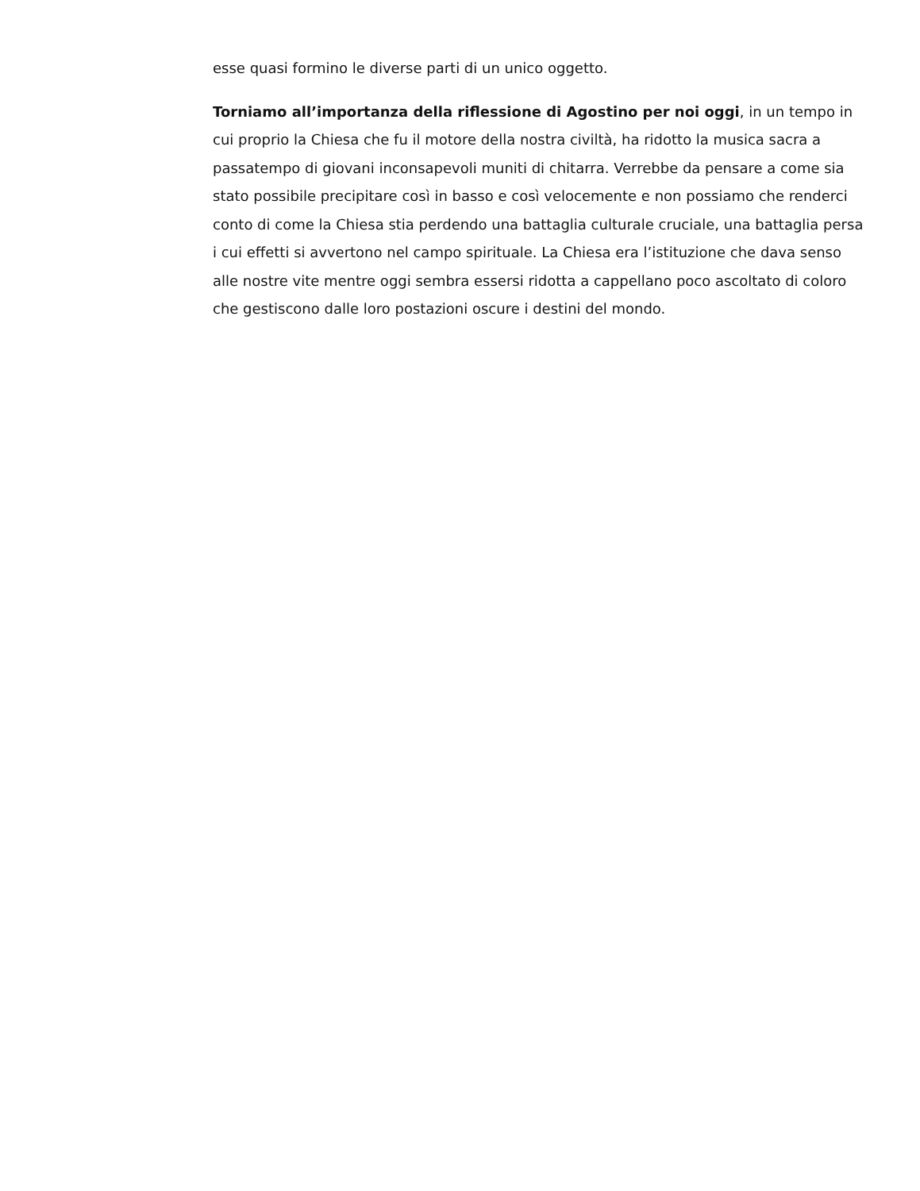esse quasi formino le diverse parti di un unico oggetto.
Torniamo all’importanza della riflessione di Agostino per noi oggi, in un tempo in cui proprio la Chiesa che fu il motore della nostra civiltà, ha ridotto la musica sacra a passatempo di giovani inconsapevoli muniti di chitarra. Verrebbe da pensare a come sia stato possibile precipitare così in basso e così velocemente e non possiamo che renderci conto di come la Chiesa stia perdendo una battaglia culturale cruciale, una battaglia persa i cui effetti si avvertono nel campo spirituale. La Chiesa era l’istituzione che dava senso alle nostre vite mentre oggi sembra essersi ridotta a cappellano poco ascoltato di coloro che gestiscono dalle loro postazioni oscure i destini del mondo.